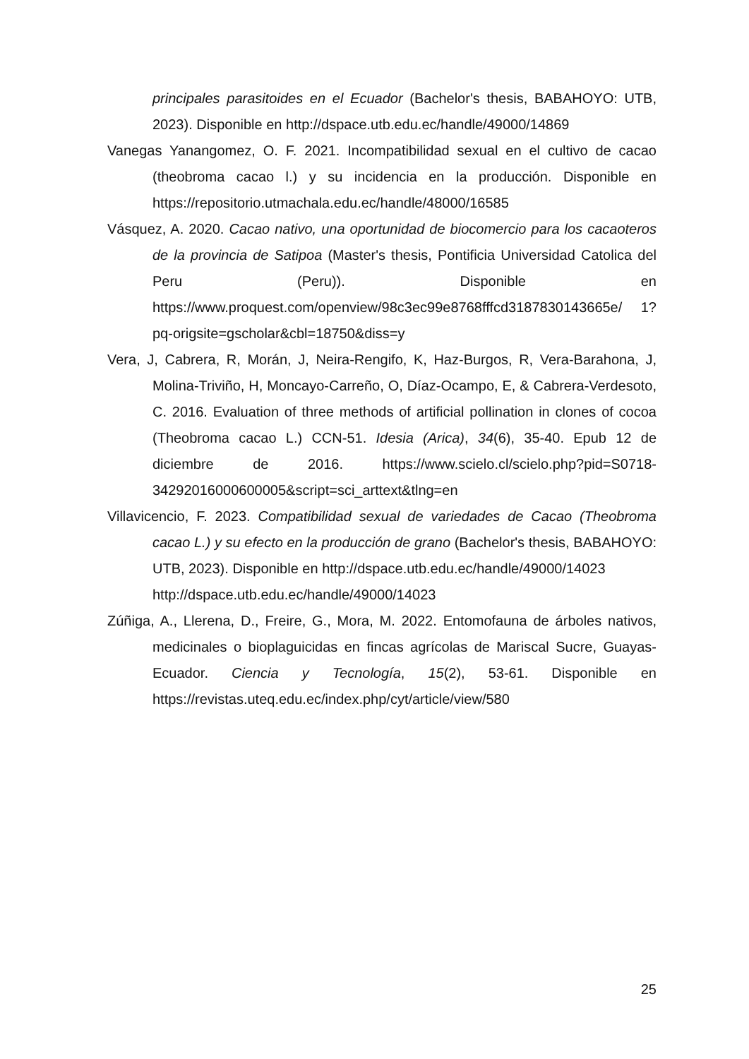principales parasitoides en el Ecuador (Bachelor's thesis, BABAHOYO: UTB, 2023). Disponible en http://dspace.utb.edu.ec/handle/49000/14869
Vanegas Yanangomez, O. F. 2021. Incompatibilidad sexual en el cultivo de cacao (theobroma cacao l.) y su incidencia en la producción. Disponible en https://repositorio.utmachala.edu.ec/handle/48000/16585
Vásquez, A. 2020. Cacao nativo, una oportunidad de biocomercio para los cacaoteros de la provincia de Satipoa (Master's thesis, Pontificia Universidad Catolica del Peru (Peru)). Disponible en https://www.proquest.com/openview/98c3ec99e8768fffcd3187830143665e/ 1?pq-origsite=gscholar&cbl=18750&diss=y
Vera, J, Cabrera, R, Morán, J, Neira-Rengifo, K, Haz-Burgos, R, Vera-Barahona, J, Molina-Triviño, H, Moncayo-Carreño, O, Díaz-Ocampo, E, & Cabrera-Verdesoto, C. 2016. Evaluation of three methods of artificial pollination in clones of cocoa (Theobroma cacao L.) CCN-51. Idesia (Arica), 34(6), 35-40. Epub 12 de diciembre de 2016. https://www.scielo.cl/scielo.php?pid=S0718-34292016000600005&script=sci_arttext&tlng=en
Villavicencio, F. 2023. Compatibilidad sexual de variedades de Cacao (Theobroma cacao L.) y su efecto en la producción de grano (Bachelor's thesis, BABAHOYO: UTB, 2023). Disponible en http://dspace.utb.edu.ec/handle/49000/14023
http://dspace.utb.edu.ec/handle/49000/14023
Zúñiga, A., Llerena, D., Freire, G., Mora, M. 2022. Entomofauna de árboles nativos, medicinales o bioplaguicidas en fincas agrícolas de Mariscal Sucre, Guayas-Ecuador. Ciencia y Tecnología, 15(2), 53-61. Disponible en https://revistas.uteq.edu.ec/index.php/cyt/article/view/580
25